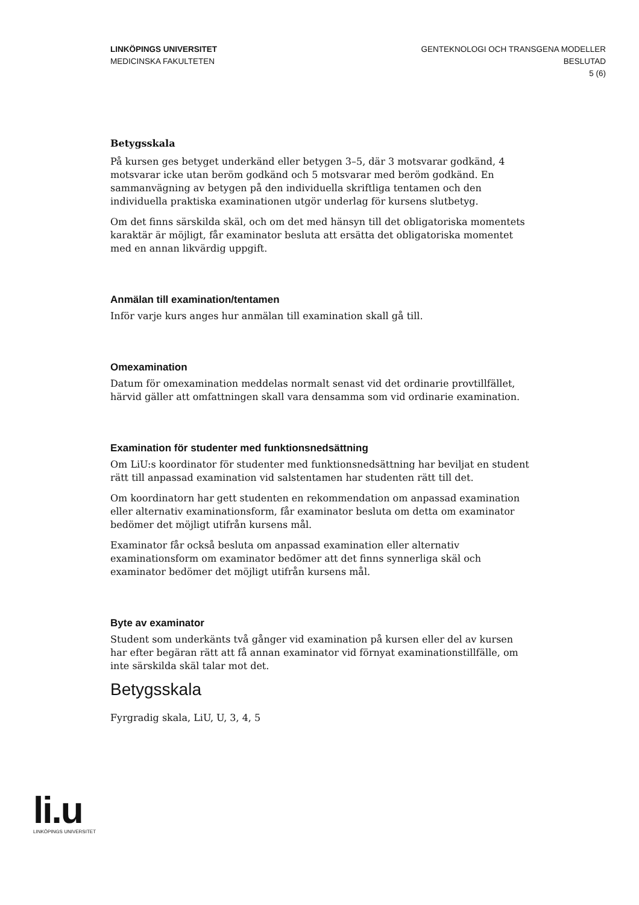LINKÖPINGS UNIVERSITET
MEDICINSKA FAKULTETEN
GENTEKNOLOGI OCH TRANSGENA MODELLER
BESLUTAD
5 (6)
Betygsskala
På kursen ges betyget underkänd eller betygen 3–5, där 3 motsvarar godkänd, 4 motsvarar icke utan beröm godkänd och 5 motsvarar med beröm godkänd. En sammanvägning av betygen på den individuella skriftliga tentamen och den individuella praktiska examinationen utgör underlag för kursens slutbetyg.
Om det finns särskilda skäl, och om det med hänsyn till det obligatoriska momentets karaktär är möjligt, får examinator besluta att ersätta det obligatoriska momentet med en annan likvärdig uppgift.
Anmälan till examination/tentamen
Inför varje kurs anges hur anmälan till examination skall gå till.
Omexamination
Datum för omexamination meddelas normalt senast vid det ordinarie provtillfället, härvid gäller att omfattningen skall vara densamma som vid ordinarie examination.
Examination för studenter med funktionsnedsättning
Om LiU:s koordinator för studenter med funktionsnedsättning har beviljat en student rätt till anpassad examination vid salstentamen har studenten rätt till det.
Om koordinatorn har gett studenten en rekommendation om anpassad examination eller alternativ examinationsform, får examinator besluta om detta om examinator bedömer det möjligt utifrån kursens mål.
Examinator får också besluta om anpassad examination eller alternativ examinationsform om examinator bedömer att det finns synnerliga skäl och examinator bedömer det möjligt utifrån kursens mål.
Byte av examinator
Student som underkänts två gånger vid examination på kursen eller del av kursen har efter begäran rätt att få annan examinator vid förnyat examinationstillfälle, om inte särskilda skäl talar mot det.
Betygsskala
Fyrgradig skala, LiU, U, 3, 4, 5
li.u
LINKÖPINGS UNIVERSITET